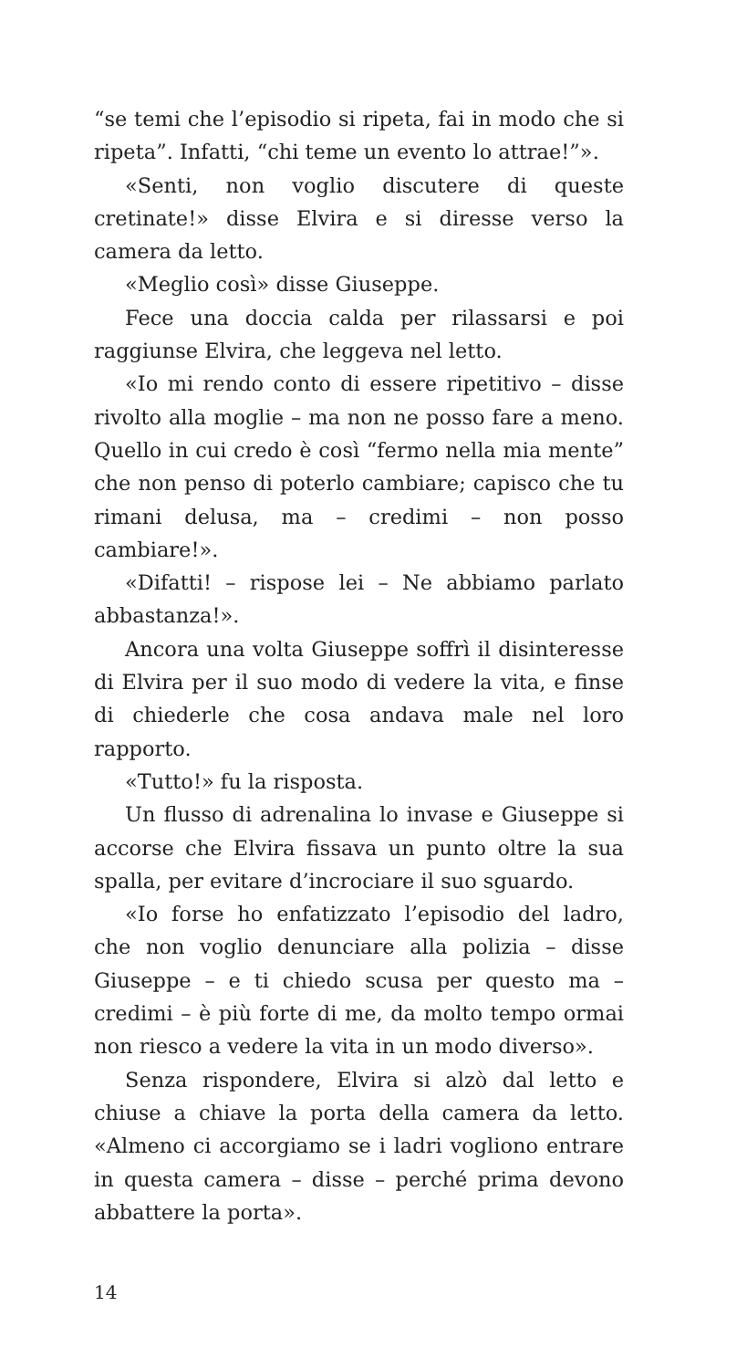“se temi che l’episodio si ripeta, fai in modo che si ripeta”. Infatti, “chi teme un evento lo attrae!”».
«Senti, non voglio discutere di queste cretinate!» disse Elvira e si diresse verso la camera da letto.
«Meglio così» disse Giuseppe.
Fece una doccia calda per rilassarsi e poi raggiunse Elvira, che leggeva nel letto.
«Io mi rendo conto di essere ripetitivo – disse rivolto alla moglie – ma non ne posso fare a meno. Quello in cui credo è così “fermo nella mia mente” che non penso di poterlo cambiare; capisco che tu rimani delusa, ma – credimi – non posso cambiare!».
«Difatti! – rispose lei – Ne abbiamo parlato abbastanza!».
Ancora una volta Giuseppe soffrì il disinteresse di Elvira per il suo modo di vedere la vita, e finse di chiederle che cosa andava male nel loro rapporto.
«Tutto!» fu la risposta.
Un flusso di adrenalina lo invase e Giuseppe si accorse che Elvira fissava un punto oltre la sua spalla, per evitare d’incrociare il suo sguardo.
«Io forse ho enfatizzato l’episodio del ladro, che non voglio denunciare alla polizia – disse Giuseppe – e ti chiedo scusa per questo ma – credimi – è più forte di me, da molto tempo ormai non riesco a vedere la vita in un modo diverso».
Senza rispondere, Elvira si alzò dal letto e chiuse a chiave la porta della camera da letto. «Almeno ci accorgiamo se i ladri vogliono entrare in questa camera – disse – perché prima devono abbattere la porta».
14